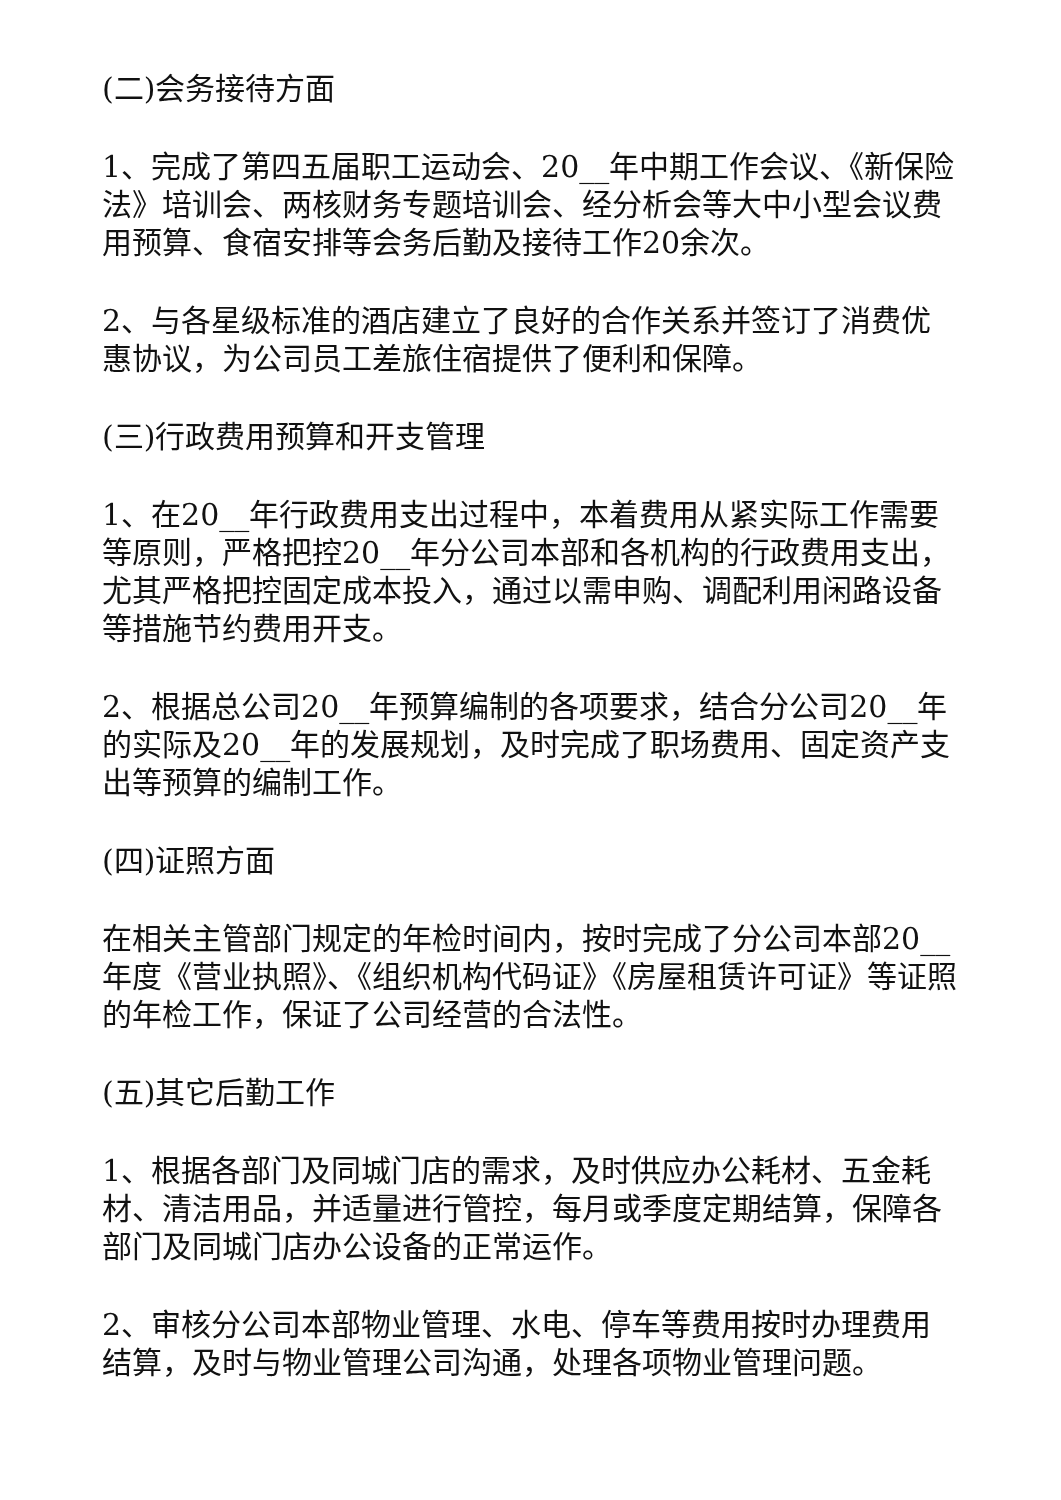(二)会务接待方面
1、完成了第四五届职工运动会、20__年中期工作会议、《新保险法》培训会、两核财务专题培训会、经分析会等大中小型会议费用预算、食宿安排等会务后勤及接待工作20余次。
2、与各星级标准的酒店建立了良好的合作关系并签订了消费优惠协议，为公司员工差旅住宿提供了便利和保障。
(三)行政费用预算和开支管理
1、在20__年行政费用支出过程中，本着费用从紧实际工作需要等原则，严格把控20__年分公司本部和各机构的行政费用支出，尤其严格把控固定成本投入，通过以需申购、调配利用闲路设备等措施节约费用开支。
2、根据总公司20__年预算编制的各项要求，结合分公司20__年的实际及20__年的发展规划，及时完成了职场费用、固定资产支出等预算的编制工作。
(四)证照方面
在相关主管部门规定的年检时间内，按时完成了分公司本部20__年度《营业执照》、《组织机构代码证》《房屋租赁许可证》等证照的年检工作，保证了公司经营的合法性。
(五)其它后勤工作
1、根据各部门及同城门店的需求，及时供应办公耗材、五金耗材、清洁用品，并适量进行管控，每月或季度定期结算，保障各部门及同城门店办公设备的正常运作。
2、审核分公司本部物业管理、水电、停车等费用按时办理费用结算，及时与物业管理公司沟通，处理各项物业管理问题。